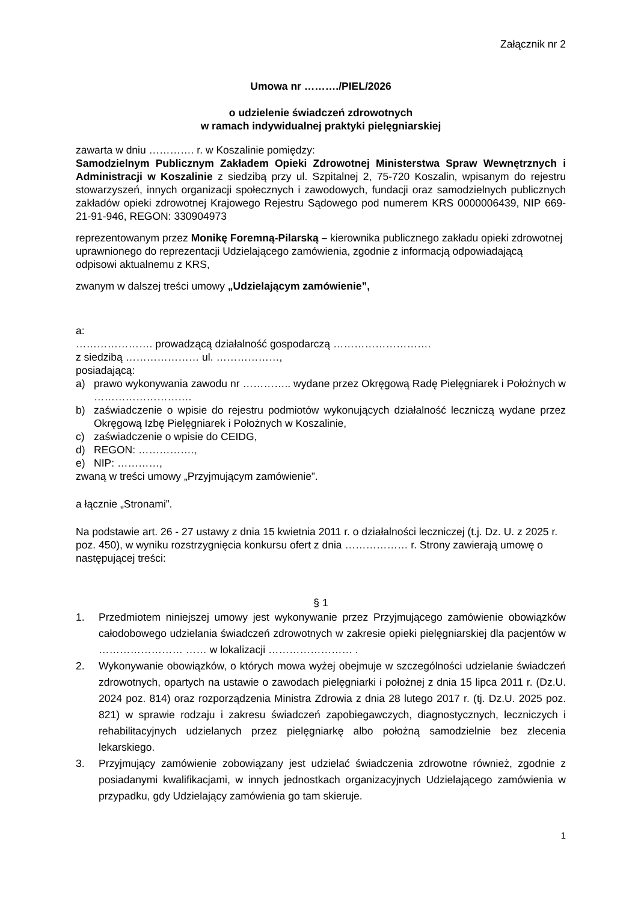Załącznik nr 2
Umowa nr ………./PIEL/2026
o udzielenie świadczeń zdrowotnych
w ramach indywidualnej praktyki pielęgniarskiej
zawarta w dniu …………. r. w Koszalinie pomiędzy:
Samodzielnym Publicznym Zakładem Opieki Zdrowotnej Ministerstwa Spraw Wewnętrznych i Administracji w Koszalinie z siedzibą przy ul. Szpitalnej 2, 75-720 Koszalin, wpisanym do rejestru stowarzyszeń, innych organizacji społecznych i zawodowych, fundacji oraz samodzielnych publicznych zakładów opieki zdrowotnej Krajowego Rejestru Sądowego pod numerem KRS 0000006439, NIP 669-21-91-946, REGON: 330904973
reprezentowanym przez Monikę Foremną-Pilarską – kierownika publicznego zakładu opieki zdrowotnej uprawnionego do reprezentacji Udzielającego zamówienia, zgodnie z informacją odpowiadającą odpisowi aktualnemu z KRS,
zwanym w dalszej treści umowy „Udzielającym zamówienie”,
a:
…………………. prowadzącą działalność gospodarczą ……………………….
z siedzibą ………………… ul. ………………,
posiadającą:
a) prawo wykonywania zawodu nr ………….. wydane przez Okręgową Radę Pielęgniarek i Położnych w ……………………….
b) zaświadczenie o wpisie do rejestru podmiotów wykonujących działalność leczniczą wydane przez Okręgową Izbę Pielęgniarek i Położnych w Koszalinie,
c) zaświadczenie o wpisie do CEIDG,
d) REGON: …………….,
e) NIP: …………,
zwaną w treści umowy „Przyjmującym zamówienie”.
a łącznie „Stronami”.
Na podstawie art. 26 - 27 ustawy z dnia 15 kwietnia 2011 r. o działalności leczniczej (t.j. Dz. U. z 2025 r. poz. 450), w wyniku rozstrzygnięcia konkursu ofert z dnia ……………… r. Strony zawierają umowę o następującej treści:
§ 1
1. Przedmiotem niniejszej umowy jest wykonywanie przez Przyjmującego zamówienie obowiązków całodobowego udzielania świadczeń zdrowotnych w zakresie opieki pielęgniarskiej dla pacjentów w …………………… …… w lokalizacji …………………… .
2. Wykonywanie obowiązków, o których mowa wyżej obejmuje w szczególności udzielanie świadczeń zdrowotnych, opartych na ustawie o zawodach pielęgniarki i położnej z dnia 15 lipca 2011 r. (Dz.U. 2024 poz. 814) oraz rozporządzenia Ministra Zdrowia z dnia 28 lutego 2017 r. (tj. Dz.U. 2025 poz. 821) w sprawie rodzaju i zakresu świadczeń zapobiegawczych, diagnostycznych, leczniczych i rehabilitacyjnych udzielanych przez pielęgniarkę albo położną samodzielnie bez zlecenia lekarskiego.
3. Przyjmujący zamówienie zobowiązany jest udzielać świadczenia zdrowotne również, zgodnie z posiadanymi kwalifikacjami, w innych jednostkach organizacyjnych Udzielającego zamówienia w przypadku, gdy Udzielający zamówienia go tam skieruje.
1